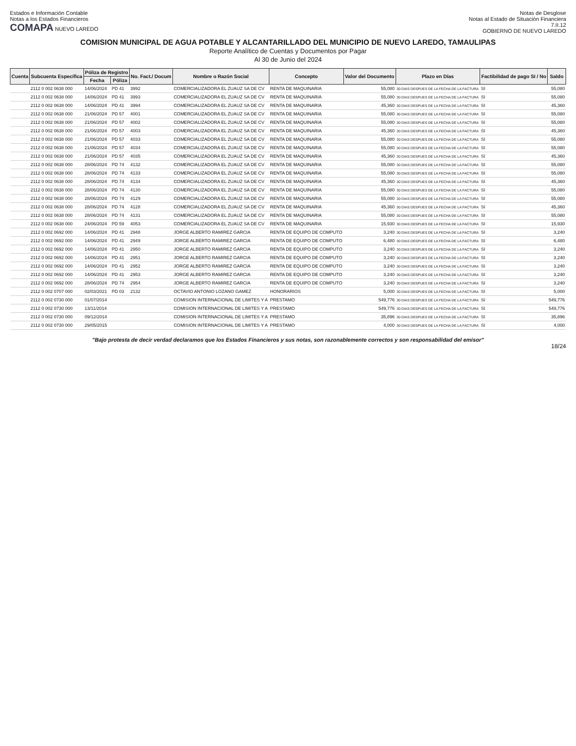Estados e Información Contable
Notas a los Estados Financieros
COMAPA NUEVO LAREDO
Notas de Desglose
Notas al Estado de Situación Financiera
7.II.12
GOBIERNO DE NUEVO LAREDO
COMISION MUNICIPAL DE AGUA POTABLE Y ALCANTARILLADO DEL MUNICIPIO DE NUEVO LAREDO, TAMAULIPAS
Reporte Analítico de Cuentas y Documentos por Pagar
Al 30 de Junio del 2024
| Cuenta | Subcuenta Específica | Póliza de Registro | | No. Fact./ Docum | Nombre o Razón Social | Concepto | Valor del Documento | Plazo en Días | Factibilidad de pago SI / No | Saldo |
| --- | --- | --- | --- | --- | --- | --- | --- | --- | --- | --- |
| | | Fecha | Póliza | | | | | | | |
| | 2112 0 002 0638 000 | 14/06/2024 | PD 41 | 3992 | COMERCIALIZADORA EL ZUAUZ SA DE CV | RENTA DE MAQUINARIA | 55,080 | 30 DIAS DESPUES DE LA FECHA DE LA FACTURA | SI | 55,080 |
| | 2112 0 002 0638 000 | 14/06/2024 | PD 41 | 3993 | COMERCIALIZADORA EL ZUAUZ SA DE CV | RENTA DE MAQUINARIA | 55,080 | 30 DIAS DESPUES DE LA FECHA DE LA FACTURA | SI | 55,080 |
| | 2112 0 002 0638 000 | 14/06/2024 | PD 41 | 3994 | COMERCIALIZADORA EL ZUAUZ SA DE CV | RENTA DE MAQUINARIA | 45,360 | 30 DIAS DESPUES DE LA FECHA DE LA FACTURA | SI | 45,360 |
| | 2112 0 002 0638 000 | 21/06/2024 | PD 57 | 4001 | COMERCIALIZADORA EL ZUAUZ SA DE CV | RENTA DE MAQUINARIA | 55,080 | 30 DIAS DESPUES DE LA FECHA DE LA FACTURA | SI | 55,080 |
| | 2112 0 002 0638 000 | 21/06/2024 | PD 57 | 4002 | COMERCIALIZADORA EL ZUAUZ SA DE CV | RENTA DE MAQUINARIA | 55,080 | 30 DIAS DESPUES DE LA FECHA DE LA FACTURA | SI | 55,080 |
| | 2112 0 002 0638 000 | 21/06/2024 | PD 57 | 4003 | COMERCIALIZADORA EL ZUAUZ SA DE CV | RENTA DE MAQUINARIA | 45,360 | 30 DIAS DESPUES DE LA FECHA DE LA FACTURA | SI | 45,360 |
| | 2112 0 002 0638 000 | 21/06/2024 | PD 57 | 4033 | COMERCIALIZADORA EL ZUAUZ SA DE CV | RENTA DE MAQUINARIA | 55,080 | 30 DIAS DESPUES DE LA FECHA DE LA FACTURA | SI | 55,080 |
| | 2112 0 002 0638 000 | 21/06/2024 | PD 57 | 4034 | COMERCIALIZADORA EL ZUAUZ SA DE CV | RENTA DE MAQUINARIA | 55,080 | 30 DIAS DESPUES DE LA FECHA DE LA FACTURA | SI | 55,080 |
| | 2112 0 002 0638 000 | 21/06/2024 | PD 57 | 4035 | COMERCIALIZADORA EL ZUAUZ SA DE CV | RENTA DE MAQUINARIA | 45,360 | 30 DIAS DESPUES DE LA FECHA DE LA FACTURA | SI | 45,360 |
| | 2112 0 002 0638 000 | 28/06/2024 | PD 74 | 4132 | COMERCIALIZADORA EL ZUAUZ SA DE CV | RENTA DE MAQUINARIA | 55,080 | 30 DIAS DESPUES DE LA FECHA DE LA FACTURA | SI | 55,080 |
| | 2112 0 002 0638 000 | 28/06/2024 | PD 74 | 4133 | COMERCIALIZADORA EL ZUAUZ SA DE CV | RENTA DE MAQUINARIA | 55,080 | 30 DIAS DESPUES DE LA FECHA DE LA FACTURA | SI | 55,080 |
| | 2112 0 002 0638 000 | 28/06/2024 | PD 74 | 4134 | COMERCIALIZADORA EL ZUAUZ SA DE CV | RENTA DE MAQUINARIA | 45,360 | 30 DIAS DESPUES DE LA FECHA DE LA FACTURA | SI | 45,360 |
| | 2112 0 002 0638 000 | 28/06/2024 | PD 74 | 4130 | COMERCIALIZADORA EL ZUAUZ SA DE CV | RENTA DE MAQUINARIA | 55,080 | 30 DIAS DESPUES DE LA FECHA DE LA FACTURA | SI | 55,080 |
| | 2112 0 002 0638 000 | 28/06/2024 | PD 74 | 4129 | COMERCIALIZADORA EL ZUAUZ SA DE CV | RENTA DE MAQUINARIA | 55,080 | 30 DIAS DESPUES DE LA FECHA DE LA FACTURA | SI | 55,080 |
| | 2112 0 002 0638 000 | 28/06/2024 | PD 74 | 4128 | COMERCIALIZADORA EL ZUAUZ SA DE CV | RENTA DE MAQUINARIA | 45,360 | 30 DIAS DESPUES DE LA FECHA DE LA FACTURA | SI | 45,360 |
| | 2112 0 002 0638 000 | 28/06/2024 | PD 74 | 4131 | COMERCIALIZADORA EL ZUAUZ SA DE CV | RENTA DE MAQUINARIA | 55,080 | 30 DIAS DESPUES DE LA FECHA DE LA FACTURA | SI | 55,080 |
| | 2112 0 002 0638 000 | 24/06/2024 | PD 59 | 4053 | COMERCIALIZADORA EL ZUAUZ SA DE CV | RENTA DE MAQUINARIA | 15,930 | 30 DIAS DESPUES DE LA FECHA DE LA FACTURA | SI | 15,930 |
| | 2112 0 002 0692 000 | 14/06/2024 | PD 41 | 2948 | JORGE ALBERTO RAMIREZ GARCIA | RENTA DE EQUIPO DE COMPUTO | 3,240 | 30 DIAS DESPUES DE LA FECHA DE LA FACTURA | SI | 3,240 |
| | 2112 0 002 0692 000 | 14/06/2024 | PD 41 | 2949 | JORGE ALBERTO RAMIREZ GARCIA | RENTA DE EQUIPO DE COMPUTO | 6,480 | 30 DIAS DESPUES DE LA FECHA DE LA FACTURA | SI | 6,480 |
| | 2112 0 002 0692 000 | 14/06/2024 | PD 41 | 2950 | JORGE ALBERTO RAMIREZ GARCIA | RENTA DE EQUIPO DE COMPUTO | 3,240 | 30 DIAS DESPUES DE LA FECHA DE LA FACTURA | SI | 3,240 |
| | 2112 0 002 0692 000 | 14/06/2024 | PD 41 | 2951 | JORGE ALBERTO RAMIREZ GARCIA | RENTA DE EQUIPO DE COMPUTO | 3,240 | 30 DIAS DESPUES DE LA FECHA DE LA FACTURA | SI | 3,240 |
| | 2112 0 002 0692 000 | 14/06/2024 | PD 41 | 2952 | JORGE ALBERTO RAMIREZ GARCIA | RENTA DE EQUIPO DE COMPUTO | 3,240 | 30 DIAS DESPUES DE LA FECHA DE LA FACTURA | SI | 3,240 |
| | 2112 0 002 0692 000 | 14/06/2024 | PD 41 | 2953 | JORGE ALBERTO RAMIREZ GARCIA | RENTA DE EQUIPO DE COMPUTO | 3,240 | 30 DIAS DESPUES DE LA FECHA DE LA FACTURA | SI | 3,240 |
| | 2112 0 002 0692 000 | 28/06/2024 | PD 74 | 2954 | JORGE ALBERTO RAMIREZ GARCIA | RENTA DE EQUIPO DE COMPUTO | 3,240 | 30 DIAS DESPUES DE LA FECHA DE LA FACTURA | SI | 3,240 |
| | 2112 0 002 0707 000 | 02/03/2021 | PD 03 | 2132 | OCTAVIO ANTONIO LOZANO GAMEZ | HONORARIOS | 5,000 | 30 DIAS DESPUES DE LA FECHA DE LA FACTURA | SI | 5,000 |
| | 2112 0 002 0730 000 | 01/07/2014 | | | COMISION INTERNACIONAL DE LIMITES Y A | PRESTAMO | 549,776 | 30 DIAS DESPUES DE LA FECHA DE LA FACTURA | SI | 549,776 |
| | 2112 0 002 0730 000 | 13/11/2014 | | | COMISION INTERNACIONAL DE LIMITES Y A | PRESTAMO | 549,776 | 30 DIAS DESPUES DE LA FECHA DE LA FACTURA | SI | 549,776 |
| | 2112 0 002 0730 000 | 09/12/2014 | | | COMISION INTERNACIONAL DE LIMITES Y A | PRESTAMO | 35,896 | 30 DIAS DESPUES DE LA FECHA DE LA FACTURA | SI | 35,896 |
| | 2112 0 002 0730 000 | 29/05/2015 | | | COMISION INTERNACIONAL DE LIMITES Y A | PRESTAMO | 4,000 | 30 DIAS DESPUES DE LA FECHA DE LA FACTURA | SI | 4,000 |
"Bajo protesta de decir verdad declaramos que los Estados Financieros y sus notas, son razonablemente correctos y son responsabilidad del emisor"
18/24